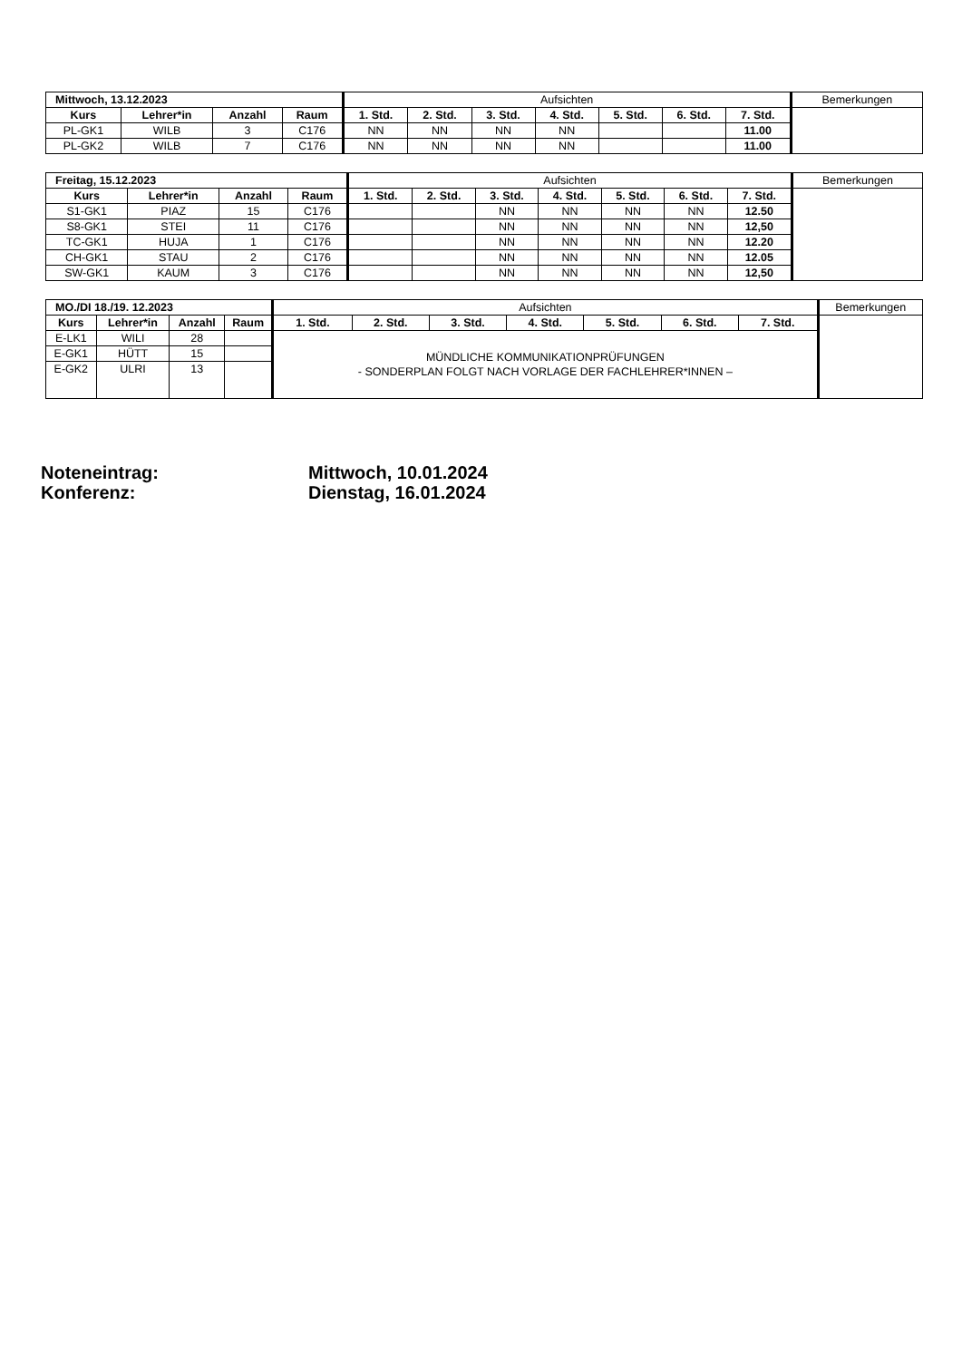| Mittwoch, 13.12.2023 | | | | Aufsichten | | | | | | | Bemerkungen |
| --- | --- | --- | --- | --- | --- | --- | --- | --- | --- | --- | --- |
| Kurs | Lehrer*in | Anzahl | Raum | 1. Std. | 2. Std. | 3. Std. | 4. Std. | 5. Std. | 6. Std. | 7. Std. | |
| PL-GK1 | WILB | 3 | C176 | NN | NN | NN | NN | | | 11.00 | |
| PL-GK2 | WILB | 7 | C176 | NN | NN | NN | NN | | | 11.00 | |
| Freitag, 15.12.2023 | | | | Aufsichten | | | | | | | Bemerkungen |
| --- | --- | --- | --- | --- | --- | --- | --- | --- | --- | --- | --- |
| Kurs | Lehrer*in | Anzahl | Raum | 1. Std. | 2. Std. | 3. Std. | 4. Std. | 5. Std. | 6. Std. | 7. Std. | |
| S1-GK1 | PIAZ | 15 | C176 | | | NN | NN | NN | NN | 12.50 | |
| S8-GK1 | STEI | 11 | C176 | | | NN | NN | NN | NN | 12,50 | |
| TC-GK1 | HUJA | 1 | C176 | | | NN | NN | NN | NN | 12.20 | |
| CH-GK1 | STAU | 2 | C176 | | | NN | NN | NN | NN | 12.05 | |
| SW-GK1 | KAUM | 3 | C176 | | | NN | NN | NN | NN | 12,50 | |
| MO./DI 18./19. 12.2023 | | | | Aufsichten | | | | | | | Bemerkungen |
| --- | --- | --- | --- | --- | --- | --- | --- | --- | --- | --- | --- |
| Kurs | Lehrer*in | Anzahl | Raum | 1. Std. | 2. Std. | 3. Std. | 4. Std. | 5. Std. | 6. Std. | 7. Std. | |
| E-LK1 | WILI | 28 | | MÜNDLICHE KOMMUNIKATIONPRÜFUNGEN - SONDERPLAN FOLGT NACH VORLAGE DER FACHLEHRER*INNEN – | | | | | | | |
| E-GK1 | HÜTT | 15 | | | | | | | | | |
| E-GK2 | ULRI | 13 | | | | | | | | | |
Noteneintrag:
Mittwoch, 10.01.2024
Konferenz:
Dienstag, 16.01.2024